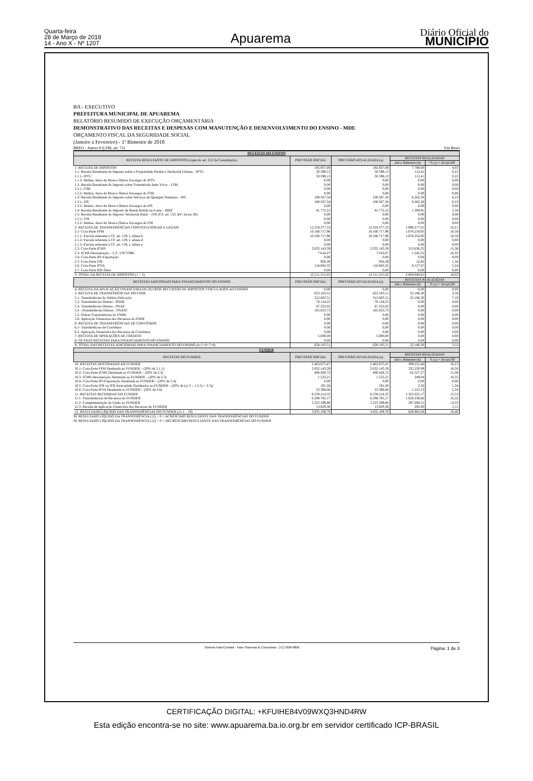Quarta-feira
28 de Março de 2018
14 - Ano X - Nº 1207
Apuarema
Diário Oficial do
MUNICÍPIO
BA - EXECUTIVO
PREFEITURA MUNICIPAL DE APUAREMA
RELATÓRIO RESUMIDO DE EXECUÇÃO ORÇAMENTÁRIA
DEMONSTRATIVO DAS RECEITAS E DESPESAS COM MANUTENÇÃO E DESENVOLVIMENTO DO ENSINO - MDE
ORÇAMENTO FISCAL DA SEGURIDADE SOCIAL
(Janeiro a Fevereiro) - 1º Bimestre de 2018
RREO - Anexo 8 (LDB, art. 72) Em Reais
| RECEITAS DO ENSINO | | | | |
| --- | --- | --- | --- | --- |
| RECEITA RESULTANTE DE IMPOSTOS (caput do art. 212 da Constituição) | PREVISÃO INICIAL | PREVISÃO ATUALIZADA (a) | RECEITAS REALIZADAS | |
| | | | Até o Bimestre (b) | % (c) = (b/a)x100 |
| 1- RECEITA DE IMPOSTOS | 192.937,69 | 192.937,69 | 7.769,60 | 4,03 |
| 1.1- Receita Resultante do Imposto sobre a Propriedade Predial e Territorial Urbana – IPTU | 50.598,13 | 50.598,13 | 112,41 | 0,22 |
| 1.1.1- IPTU | 50.598,13 | 50.598,13 | 112,41 | 0,22 |
| 1.1.2- Multas, Juros de Mora e Outros Encargos do IPTU | 0,00 | 0,00 | 0,00 | 0,00 |
| 1.2- Receita Resultante do Imposto sobre Transmissão Inter Vivos – ITBI | 0,00 | 0,00 | 0,00 | 0,00 |
| 1.2.1- ITBI | 0,00 | 0,00 | 0,00 | 0,00 |
| 1.2.2- Multas, Juros de Mora e Outros Encargos do ITBI | 0,00 | 0,00 | 0,00 | 0,00 |
| 1.3- Receita Resultante do Imposto sobre Serviços de Qualquer Natureza – ISS | 100.567,34 | 100.567,34 | 6.262,28 | 6,23 |
| 1.3.1- ISS | 100.567,34 | 100.567,34 | 6.262,28 | 6,23 |
| 1.3.2- Multas, Juros de Mora e Outros Encargos do ISS | 0,00 | 0,00 | 0,00 | 0,00 |
| 1.4- Receita Resultante do Imposto de Renda Retido na Fonte – IRRF | 41.772,22 | 41.772,22 | 1.394,91 | 3,34 |
| 1.5- Receita Resultante do Imposto Territorial Rural – ITR (CF, art. 153, §4º, inciso III) | 0,00 | 0,00 | 0,00 | 0,00 |
| 1.5.1- ITR | 0,00 | 0,00 | 0,00 | 0,00 |
| 1.5.2- Multas, Juros de Mora e Outros Encargos do ITR | 0,00 | 0,00 | 0,00 | 0,00 |
| 2- RECEITA DE TRANSFERÊNCIAS CONSTITUCIONAIS E LEGAIS | 12.318.377,33 | 12.318.377,33 | 1.996.277,01 | 16,21 |
| 2.1- Cota-Parte FPM | 10.160.717,96 | 10.160.717,96 | 1.676.254,95 | 16,50 |
| 2.1.1- Parcela referente à CF, art. 159, I, alínea b | 10.160.717,96 | 10.160.717,96 | 1.676.254,95 | 16,50 |
| 2.1.2- Parcela referente à CF, art. 159, I, alínea d | 0,00 | 0,00 | 0,00 | 0,00 |
| 2.1.3- Parcela referente à CF, art. 159, I, alínea e | 0,00 | 0,00 | 0,00 | 0,00 |
| 2.2- Cota-Parte ICMS | 2.032.143,59 | 2.032.143,59 | 312.636,35 | 15,38 |
| 2.3- ICMS-Desoneração – L.C. nº87/1996 | 7.616,07 | 7.616,07 | 1.245,22 | 16,35 |
| 2.4- Cota-Parte IPI-Exportação | 0,00 | 0,00 | 0,00 | 0,00 |
| 2.5- Cota-Parte ITR | 956,39 | 956,39 | 12,82 | 1,34 |
| 2.6- Cota-Parte IPVA | 116.943,32 | 116.943,32 | 6.127,67 | 5,24 |
| 2.7- Cota-Parte IOF-Ouro | 0,00 | 0,00 | 0,00 | 0,00 |
| 3- TOTAL DA RECEITA DE IMPOSTOS (1 + 2) | 12.511.315,02 | 12.511.315,02 | 2.004.046,61 | 16,02 |
| RECEITAS ADICIONAIS PARA FINANCIAMENTO DO ENSINO | PREVISÃO INICIAL | PREVISÃO ATUALIZADA (a) | RECEITAS REALIZADAS | |
| | | | Até o Bimestre (b) | % (c) = (b/a)x100 |
| 4- RECEITA DA APLICAÇÃO FINANCEIRA DE OUTROS RECURSOS DE IMPOSTOS VINCULADOS AO ENSINO | 0,00 | 0,00 | 0,00 | 0,00 |
| 5- RECEITA DE TRANSFERÊNCIAS DO FNDE | 623.103,51 | 623.103,51 | 22.186,30 | 3,56 |
| 5.1- Transferências do Salário-Educação | 312.603,51 | 312.603,51 | 22.186,30 | 7,10 |
| 5.2- Transferências Diretas - PDDE | 78.124,25 | 78.124,25 | 0,00 | 0,00 |
| 5.3- Transferências Diretas - PNAE | 67.352,02 | 67.352,02 | 0,00 | 0,00 |
| 5.4 - Transferências Diretas - PNATE | 165.023,73 | 165.023,73 | 0,00 | 0,00 |
| 5.5- Outras Transferências do FNDE | 0,00 | 0,00 | 0,00 | 0,00 |
| 5.6- Aplicação Financeira dos Recursos do FNDE | 0,00 | 0,00 | 0,00 | 0,00 |
| 6- RECEITA DE TRANSFERÊNCIAS DE CONVÊNIOS | 0,00 | 0,00 | 0,00 | 0,00 |
| 6.1- Transferências de Convênios | 0,00 | 0,00 | 0,00 | 0,00 |
| 6.2- Aplicação Financeira dos Recursos de Convênios | 0,00 | 0,00 | 0,00 | 0,00 |
| 7- RECEITA DE OPERAÇÕES DE CRÉDITO | 5.000,00 | 5.000,00 | 0,00 | 0,00 |
| 8- OUTRAS RECEITAS PARA FINANCIAMENTO DO ENSINO | 0,00 | 0,00 | 0,00 | 0,00 |
| 9- TOTAL DAS RECEITAS ADICIONAIS PARA FINANCIAMENTO DO ENSINO (4+5+6+7+8) | 628.103,51 | 628.103,51 | 22.186,30 | 3,53 |
| FUNDEB | | | | |
| RECEITAS DO FUNDEB | PREVISÃO INICIAL | PREVISÃO ATUALIZADA (a) | RECEITAS REALIZADAS | |
| | | | Até o Bimestre (b) | % (c) = (b/a)x100 |
| 10- RECEITAS DESTINADAS AO FUNDEB | 2.463.675,47 | 2.463.675,47 | 399.255,40 | 16,21 |
| 10.1- Cota-Parte FPM Destinada ao FUNDEB – (20% de 2.1.1) | 2.032.143,59 | 2.032.143,59 | 335.250,99 | 16,50 |
| 10.2- Cota-Parte ICMS Destinada ao FUNDEB – (20% de 2.2) | 406.428,72 | 406.428,72 | 62.527,27 | 15,38 |
| 10.3- ICMS-Desoneração Destinada ao FUNDEB – (20% de 2.3) | 1.523,21 | 1.523,21 | 249,04 | 16,35 |
| 10.4- Cota-Parte IPI-Exportação Destinada ao FUNDEB – (20% de 2.4) | 0,00 | 0,00 | 0,00 | 0,00 |
| 10.5- Cota-Parte ITR ou ITR Arrecadado Destinados ao FUNDEB – (20% de ((1.5 – 1.5.5) + 2.5)) | 191,28 | 191,28 | 2,56 | 1,34 |
| 10.6- Cota-Parte IPVA Destinada ao FUNDEB – (20% de 2.6) | 23.388,66 | 23.388,66 | 1.225,53 | 5,24 |
| 11- RECEITAS RECEBIDAS DO FUNDEB | 8.538.214,35 | 8.538.214,35 | 1.325.625,17 | 15,53 |
| 11.1- Transferências de Recursos do FUNDEB | 6.298.785,17 | 6.298.785,17 | 1.028.238,66 | 16,32 |
| 11.2- Complementação da União ao FUNDEB | 2.225.599,80 | 2.225.599,80 | 297.094,51 | 13,35 |
| 11.3- Receita de Aplicação Financeira dos Recursos do FUNDEB | 13.829,38 | 13.829,38 | 292,00 | 2,11 |
| 12- RESULTADO LÍQUIDO DAS TRANSFERÊNCIAS DO FUNDEB (11.1 – 10) | 3.835.109,70 | 3.835.109,70 | 628.983,26 | 16,40 |
SE RESULTADO LÍQUIDO DA TRANSFERÊNCIA (12) > 0 = ACRÉSCIMO RESULTANTE DAS TRANSFERÊNCIAS DO FUNDEB
SE RESULTADO LÍQUIDO DA TRANSFERÊNCIA (12) < 0 = DECRÉSCIMO RESULTANTE DAS TRANSFERÊNCIAS DO FUNDEB
Sistema FatorContabil - Fator Sistemas & Consultoria - (71) 3038-8800 Página: 1 de 3
CERTIFICAÇÃO DIGITAL: +KFUIHE84V09WXQ3HND4RW
Esta edição encontra-se no site: www.apuarema.ba.io.org.br em servidor certificado ICP-BRASIL